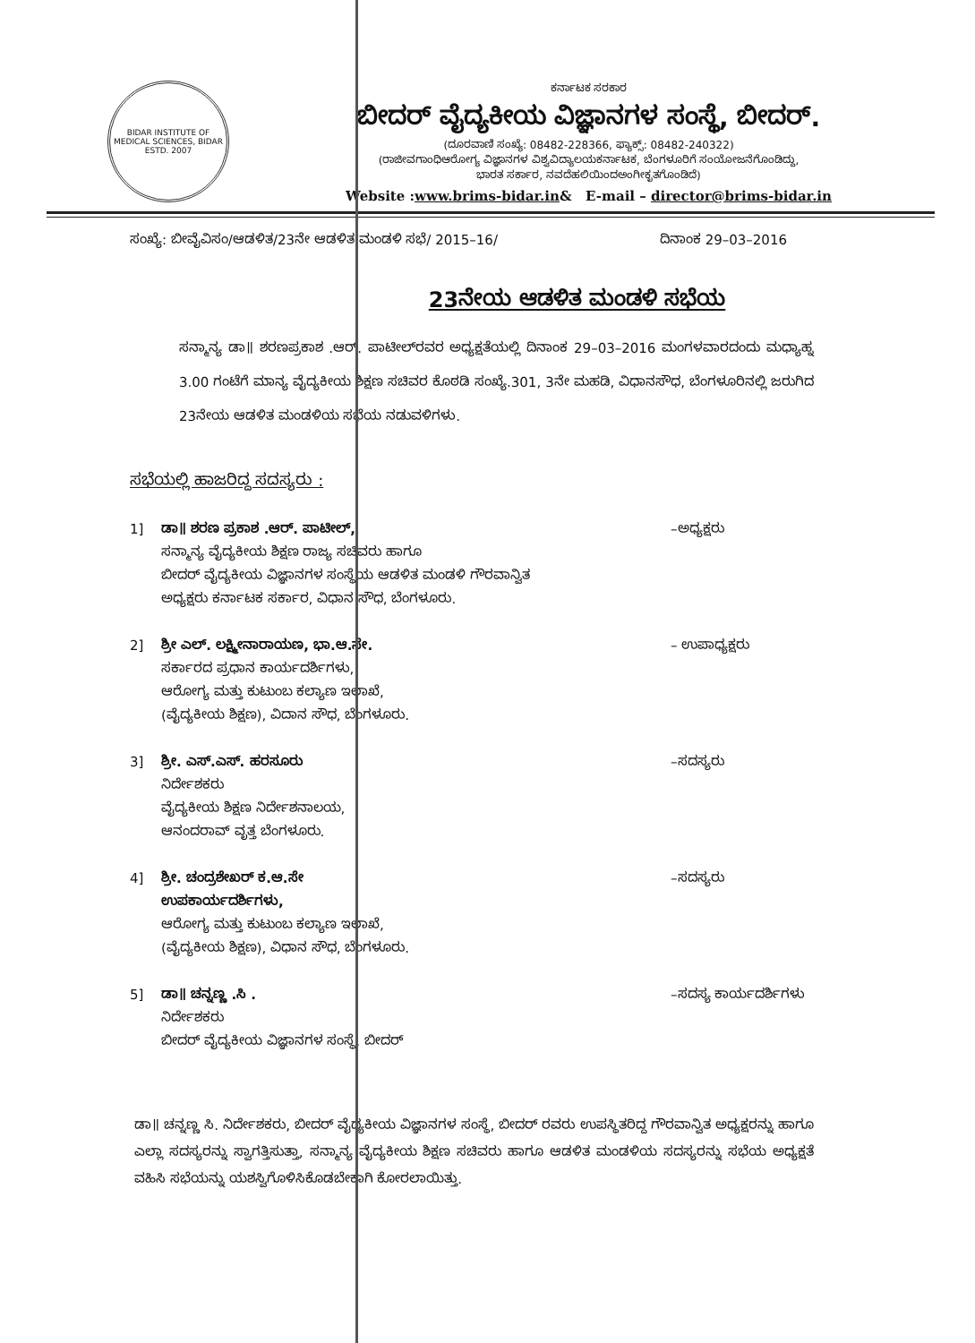BIDAR INSTITUTE OF MEDICAL SCIENCES, BIDAR
ESTD. 2007
ಕರ್ನಾಟಕ ಸರಕಾರ
ಬೀದರ್ ವೈದ್ಯಕೀಯ ವಿಜ್ಞಾನಗಳ ಸಂಸ್ಥೆ, ಬೀದರ್.
(ದೂರವಾಣಿ ಸಂಖ್ಯೆ: 08482-228366, ಫ್ಯಾಕ್ಸ್: 08482-240322)
(ರಾಜೀವಗಾಂಧಿಆರೋಗ್ಯ ವಿಜ್ಞಾನಗಳ ವಿಶ್ವವಿದ್ಯಾಲಯಕರ್ನಾಟಕ, ಬೆಂಗಳೂರಿಗೆ ಸಂಯೋಜನೆಗೊಂಡಿದ್ದು,
ಭಾರತ ಸರ್ಕಾರ, ನವದೆಹಲಿಯಿಂದಅಂಗೀಕೃತಗೊಂಡಿದೆ)
Website :www.brims-bidar.in& E-mail – director@brims-bidar.in
ಸಂಖ್ಯೆ: ಬೀವೈವಿಸಂ/ಆಡಳಿತ/23ನೇ ಆಡಳಿತ ಮಂಡಳಿ ಸಭೆ/ 2015–16/ ದಿನಾಂಕ 29–03–2016
23ನೇಯ ಆಡಳಿತ ಮಂಡಳಿ ಸಭೆಯ
ಸನ್ಮಾನ್ಯ ಡಾ॥ ಶರಣಪ್ರಕಾಶ .ಆರ್. ಪಾಟೀಲ್‌ರವರ ಅಧ್ಯಕ್ಷತೆಯಲ್ಲಿ ದಿನಾಂಕ 29–03–2016 ಮಂಗಳವಾರದಂದು ಮಧ್ಯಾಹ್ನ 3.00 ಗಂಟೆಗೆ ಮಾನ್ಯ ವೈದ್ಯಕೀಯ ಶಿಕ್ಷಣ ಸಚಿವರ ಕೊಠಡಿ ಸಂಖ್ಯೆ.301, 3ನೇ ಮಹಡಿ, ವಿಧಾನಸೌಧ, ಬೆಂಗಳೂರಿನಲ್ಲಿ ಜರುಗಿದ 23ನೇಯ ಆಡಳಿತ ಮಂಡಳಿಯ ಸಭೆಯ ನಡುವಳಿಗಳು.
ಸಭೆಯಲ್ಲಿ ಹಾಜರಿದ್ದ ಸದಸ್ಯರು :
1] ಡಾ॥ ಶರಣ ಪ್ರಕಾಶ .ಆರ್. ಪಾಟೀಲ್,
ಸನ್ಮಾನ್ಯ ವೈದ್ಯಕೀಯ ಶಿಕ್ಷಣ ರಾಜ್ಯ ಸಚಿವರು ಹಾಗೂ
ಬೀದರ್ ವೈದ್ಯಕೀಯ ವಿಜ್ಞಾನಗಳ ಸಂಸ್ಥೆಯ ಆಡಳಿತ ಮಂಡಳಿ ಗೌರವಾನ್ವಿತ
ಅಧ್ಯಕ್ಷರು ಕರ್ನಾಟಕ ಸರ್ಕಾರ, ವಿಧಾನ ಸೌಧ, ಬೆಂಗಳೂರು.
–ಅಧ್ಯಕ್ಷರು
2] ಶ್ರೀ ಎಲ್. ಲಕ್ಷ್ಮೀನಾರಾಯಣ, ಭಾ.ಆ.ಸೇ.
ಸರ್ಕಾರದ ಪ್ರಧಾನ ಕಾರ್ಯದರ್ಶಿಗಳು,
ಆರೋಗ್ಯ ಮತ್ತು ಕುಟುಂಬ ಕಲ್ಯಾಣ ಇಲಾಖೆ,
(ವೈದ್ಯಕೀಯ ಶಿಕ್ಷಣ), ವಿದಾನ ಸೌಧ, ಬೆಂಗಳೂರು.
– ಉಪಾಧ್ಯಕ್ಷರು
3] ಶ್ರೀ. ಎಸ್.ಎಸ್. ಹರಸೂರು
ನಿರ್ದೇಶಕರು
ವೈದ್ಯಕೀಯ ಶಿಕ್ಷಣ ನಿರ್ದೇಶನಾಲಯ,
ಆನಂದರಾವ್ ವೃತ್ತ ಬೆಂಗಳೂರು.
–ಸದಸ್ಯರು
4] ಶ್ರೀ. ಚಂದ್ರಶೇಖರ್ ಕ.ಆ.ಸೇ
ಉಪಕಾರ್ಯದರ್ಶಿಗಳು,
ಆರೋಗ್ಯ ಮತ್ತು ಕುಟುಂಬ ಕಲ್ಯಾಣ ಇಲಾಖೆ,
(ವೈದ್ಯಕೀಯ ಶಿಕ್ಷಣ), ವಿಧಾನ ಸೌಧ, ಬೆಂಗಳೂರು.
–ಸದಸ್ಯರು
5] ಡಾ॥ ಚನ್ನಣ್ಣ .ಸಿ .
ನಿರ್ದೇಶಕರು
ಬೀದರ್ ವೈದ್ಯಕೀಯ ವಿಜ್ಞಾನಗಳ ಸಂಸ್ಥೆ, ಬೀದರ್
–ಸದಸ್ಯ ಕಾರ್ಯದರ್ಶಿಗಳು
ಡಾ॥ ಚನ್ನಣ್ಣ ಸಿ. ನಿರ್ದೇಶಕರು, ಬೀದರ್ ವೈದ್ಯಕೀಯ ವಿಜ್ಞಾನಗಳ ಸಂಸ್ಥೆ, ಬೀದರ್ ರವರು ಉಪಸ್ಥಿತರಿದ್ದ ಗೌರವಾನ್ವಿತ ಅಧ್ಯಕ್ಷರನ್ನು ಹಾಗೂ ಎಲ್ಲಾ ಸದಸ್ಯರನ್ನು ಸ್ವಾಗತ್ತಿಸುತ್ತಾ, ಸನ್ಮಾನ್ಯ ವೈದ್ಯಕೀಯ ಶಿಕ್ಷಣ ಸಚಿವರು ಹಾಗೂ ಆಡಳಿತ ಮಂಡಳಿಯ ಸದಸ್ಯರನ್ನು ಸಭೆಯ ಅಧ್ಯಕ್ಷತೆ ವಹಿಸಿ ಸಭೆಯನ್ನು ಯಶಸ್ವಿಗೊಳಿಸಿಕೊಡಬೇಕಾಗಿ ಕೋರಲಾಯಿತ್ತು.